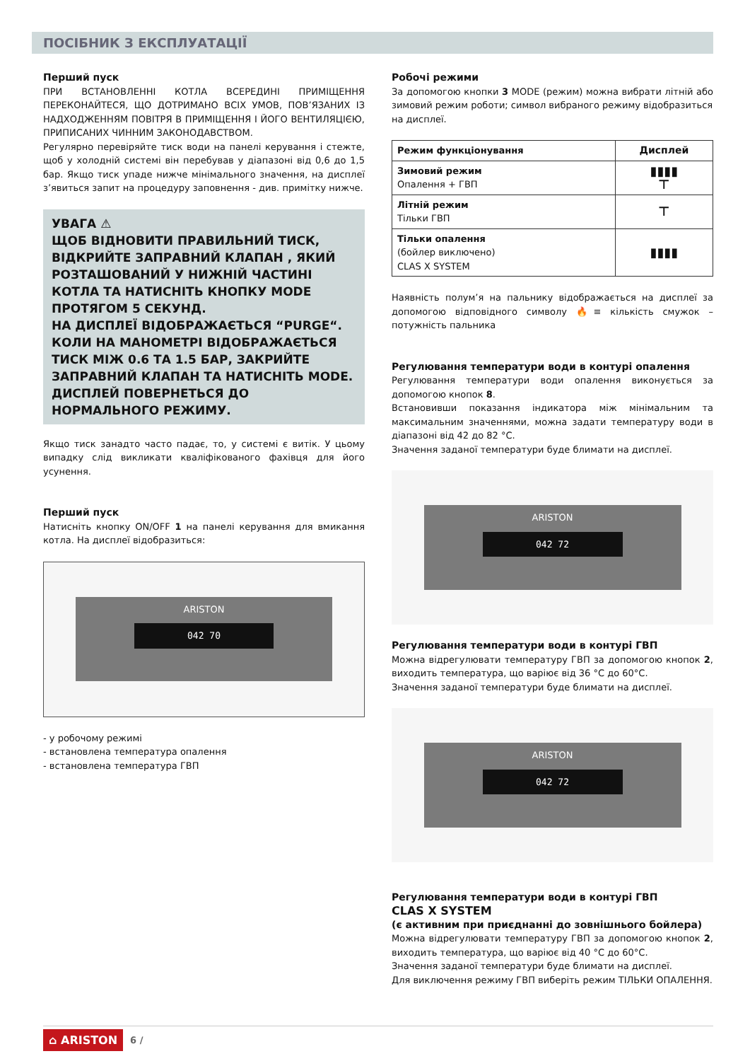ПОСІБНИК З ЕКСПЛУАТАЦІЇ
Перший пуск
ПРИ ВСТАНОВЛЕННІ КОТЛА ВСЕРЕДИНІ ПРИМІЩЕННЯ ПЕРЕКОНАЙТЕСЯ, ЩО ДОТРИМАНО ВСІХ УМОВ, ПОВ’ЯЗАНИХ ІЗ НАДХОДЖЕННЯМ ПОВІТРЯ В ПРИМІЩЕННЯ І ЙОГО ВЕНТИЛЯЦІЄЮ, ПРИПИСАНИХ ЧИННИМ ЗАКОНОДАВСТВОМ.
Регулярно перевіряйте тиск води на панелі керування і стежте, щоб у холодній системі він перебував у діапазоні від 0,6 до 1,5 бар. Якщо тиск упаде нижче мінімального значення, на дисплеї з’явиться запит на процедуру заповнення - див. примітку нижче.
УВАГА ⚠
ЩОБ ВІДНОВИТИ ПРАВИЛЬНИЙ ТИСК, ВІДКРИЙТЕ ЗАПРАВНИЙ КЛАПАН , ЯКИЙ РОЗТАШОВАНИЙ У НИЖНІЙ ЧАСТИНІ КОТЛА ТА НАТИСНІТЬ КНОПКУ MODE ПРОТЯГОМ 5 СЕКУНД.
НА ДИСПЛЕЇ ВІДОБРАЖАЄТЬСЯ “PURGE“.
КОЛИ НА МАНОМЕТРІ ВІДОБРАЖАЄТЬСЯ ТИСК МІЖ 0.6 ТА 1.5 БАР, ЗАКРИЙТЕ ЗАПРАВНИЙ КЛАПАН ТА НАТИСНІТЬ MODE.
ДИСПЛЕЙ ПОВЕРНЕТЬСЯ ДО НОРМАЛЬНОГО РЕЖИМУ.
Якщо тиск занадто часто падає, то, у системі є витік. У цьому випадку слід викликати кваліфікованого фахівця для його усунення.
Перший пуск
Натисніть кнопку ON/OFF 1 на панелі керування для вмикання котла. На дисплеї відобразиться:
ARISTON
042 70
- у робочому режимі
- встановлена температура опалення
- встановлена температура ГВП
Робочі режими
За допомогою кнопки 3 MODE (режим) можна вибрати літній або зимовий режим роботи; символ вибраного режиму відобразиться
на дисплеї.
| Режим функціонування | Дисплей |
| --- | --- |
| Зимовий режим Опалення + ГВП | ▮▮▮▮ ⊤ |
| Літній режим Тільки ГВП | ⊤ |
| Тільки опалення (бойлер виключено) CLAS X SYSTEM | ▮▮▮▮ |
Наявність полум’я на пальнику відображається на дисплеї за допомогою відповідного символу 🔥≡ кількість смужок – потужність пальника
Регулювання температури води в контурі опалення
Регулювання температури води опалення виконується за допомогою кнопок 8.
Встановивши показання індикатора між мінімальним та максимальним значеннями, можна задати температуру води в діапазоні від 42 до 82 °C.
Значення заданої температури буде блимати на дисплеї.
ARISTON
042 72
Регулювання температури води в контурі ГВП
Можна відрегулювати температуру ГВП за допомогою кнопок 2, виходить температура, що варіює від 36 °C до 60°C.
Значення заданої температури буде блимати на дисплеї.
ARISTON
042 72
Регулювання температури води в контурі ГВП
CLAS X SYSTEM
(є активним при приєднанні до зовнішнього бойлера)
Можна відрегулювати температуру ГВП за допомогою кнопок 2, виходить температура, що варіює від 40 °C до 60°C.
Значення заданої температури буде блимати на дисплеї.
Для виключення режиму ГВП виберіть режим ТІЛЬКИ ОПАЛЕННЯ.
⌂ ARISTON 6 /